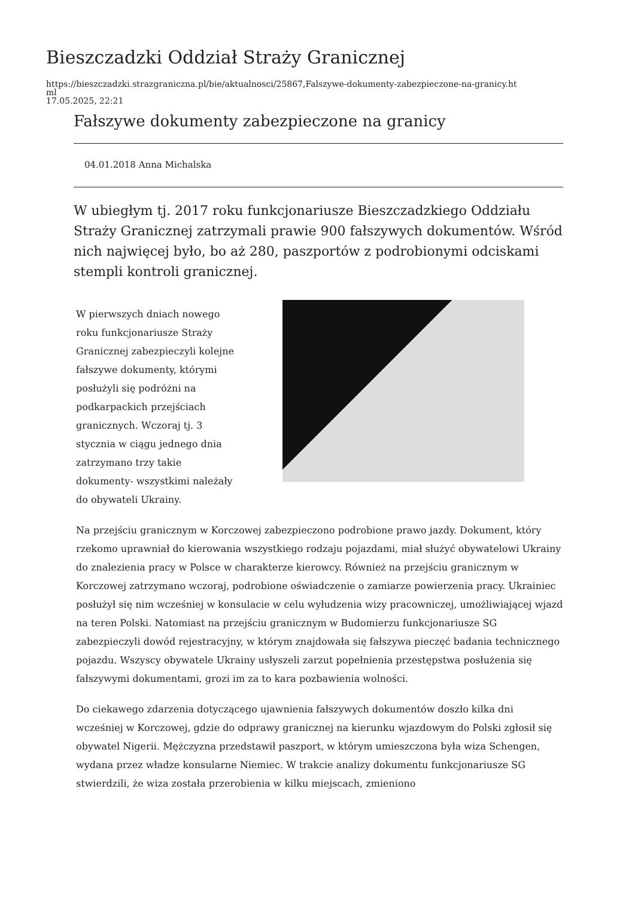Bieszczadzki Oddział Straży Granicznej
https://bieszczadzki.strazgraniczna.pl/bie/aktualnosci/25867,Falszywe-dokumenty-zabezpieczone-na-granicy.ht
ml
17.05.2025, 22:21
Fałszywe dokumenty zabezpieczone na granicy
04.01.2018 Anna Michalska
W ubiegłym tj. 2017 roku funkcjonariusze Bieszczadzkiego Oddziału Straży Granicznej zatrzymali prawie 900 fałszywych dokumentów. Wśród nich najwięcej było, bo aż 280, paszportów z podrobionymi odciskami stempli kontroli granicznej.
W pierwszych dniach nowego roku funkcjonariusze Straży Granicznej zabezpieczyli kolejne fałszywe dokumenty, którymi posłużyli się podróżni na podkarpackich przejściach granicznych. Wczoraj tj. 3 stycznia w ciągu jednego dnia zatrzymano trzy takie dokumenty- wszystkimi należały do obywateli Ukrainy.
Na przejściu granicznym w Korczowej zabezpieczono podrobione prawo jazdy. Dokument, który rzekomo uprawniał do kierowania wszystkiego rodzaju pojazdami, miał służyć obywatelowi Ukrainy do znalezienia pracy w Polsce w charakterze kierowcy. Również na przejściu granicznym w Korczowej zatrzymano wczoraj, podrobione oświadczenie o zamiarze powierzenia pracy. Ukrainiec posłużył się nim wcześniej w konsulacie w celu wyłudzenia wizy pracowniczej, umożliwiającej wjazd na teren Polski. Natomiast na przejściu granicznym w Budomierzu funkcjonariusze SG zabezpieczyli dowód rejestracyjny, w którym znajdowała się fałszywa pieczęć badania technicznego pojazdu. Wszyscy obywatele Ukrainy usłyszeli zarzut popełnienia przestępstwa posłużenia się fałszywymi dokumentami, grozi im za to kara pozbawienia wolności.
Do ciekawego zdarzenia dotyczącego ujawnienia fałszywych dokumentów doszło kilka dni wcześniej w Korczowej, gdzie do odprawy granicznej na kierunku wjazdowym do Polski zgłosił się obywatel Nigerii. Mężczyzna przedstawił paszport, w którym umieszczona była wiza Schengen, wydana przez władze konsularne Niemiec. W trakcie analizy dokumentu funkcjonariusze SG stwierdzili, że wiza została przerobienia w kilku miejscach, zmieniono